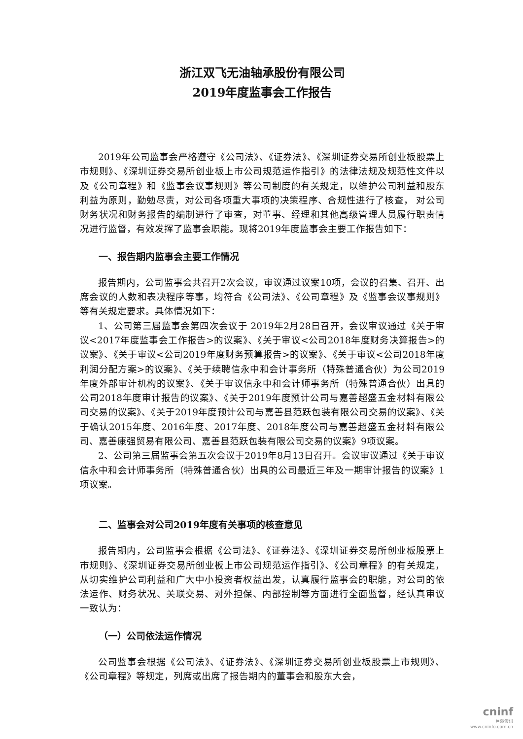浙江双飞无油轴承股份有限公司
2019年度监事会工作报告
2019年公司监事会严格遵守《公司法》、《证券法》、《深圳证券交易所创业板股票上市规则》、《深圳证券交易所创业板上市公司规范运作指引》的法律法规及规范性文件以及《公司章程》和《监事会议事规则》等公司制度的有关规定，以维护公司利益和股东利益为原则，勤勉尽责，对公司各项重大事项的决策程序、合规性进行了核查， 对公司财务状况和财务报告的编制进行了审查，对董事、经理和其他高级管理人员履行职责情况进行监督，有效发挥了监事会职能。现将2019年度监事会主要工作报告如下：
一、报告期内监事会主要工作情况
报告期内，公司监事会共召开2次会议，审议通过议案10项，会议的召集、召开、出席会议的人数和表决程序等事，均符合《公司法》、《公司章程》及《监事会议事规则》等有关规定要求。具体情况如下：
1、公司第三届监事会第四次会议于 2019年2月28日召开，会议审议通过《关于审议<2017年度监事会工作报告>的议案》、《关于审议<公司2018年度财务决算报告>的议案》、《关于审议<公司2019年度财务预算报告>的议案》、《关于审议<公司2018年度利润分配方案>的议案》、《关于续聘信永中和会计事务所（特殊普通合伙）为公司2019年度外部审计机构的议案》、《关于审议信永中和会计师事务所（特殊普通合伙）出具的公司2018年度审计报告的议案》、《关于2019年度预计公司与嘉善超盛五金材料有限公司交易的议案》、《关于2019年度预计公司与嘉善县范跃包装有限公司交易的议案》、《关于确认2015年度、2016年度、2017年度、2018年度公司与嘉善超盛五金材料有限公司、嘉善康强贸易有限公司、嘉善县范跃包装有限公司交易的议案》9项议案。
2、公司第三届监事会第五次会议于2019年8月13日召开。会议审议通过《关于审议信永中和会计师事务所（特殊普通合伙）出具的公司最近三年及一期审计报告的议案》1项议案。
二、监事会对公司2019年度有关事项的核查意见
报告期内，公司监事会根据《公司法》、《证券法》、《深圳证券交易所创业板股票上市规则》、《深圳证券交易所创业板上市公司规范运作指引》、《公司章程》的有关规定，从切实维护公司利益和广大中小投资者权益出发，认真履行监事会的职能，对公司的依法运作、财务状况、关联交易、对外担保、内部控制等方面进行全面监督，经认真审议一致认为：
（一）公司依法运作情况
公司监事会根据《公司法》、《证券法》、《深圳证券交易所创业板股票上市规则》、《公司章程》等规定，列席或出席了报告期内的董事会和股东大会，
cninf
巨潮资讯
www.cninfo.com.cn